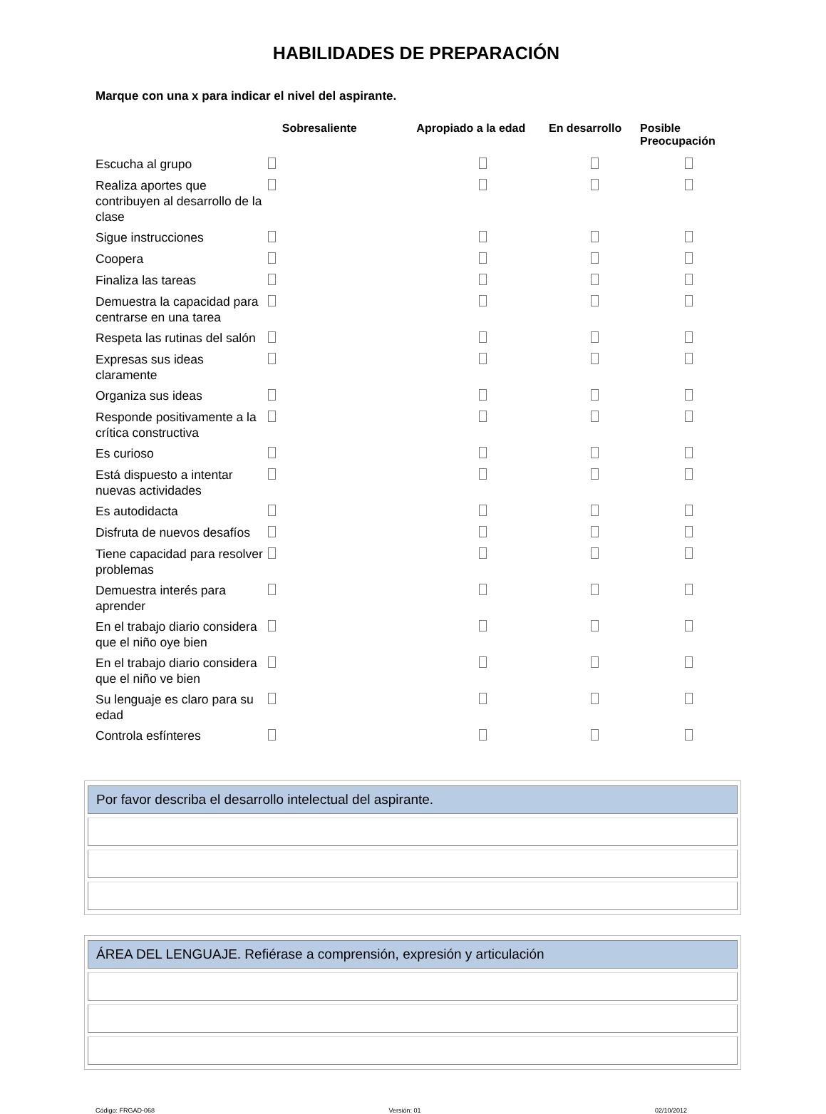HABILIDADES DE PREPARACIÓN
Marque con una x para indicar el nivel del aspirante.
| | Sobresaliente | Apropiado a la edad | En desarrollo | Posible Preocupación |
| --- | --- | --- | --- | --- |
| Escucha al grupo | | | | |
| Realiza aportes que contribuyen al desarrollo de la clase | | | | |
| Sigue instrucciones | | | | |
| Coopera | | | | |
| Finaliza las tareas | | | | |
| Demuestra la capacidad para centrarse en una tarea | | | | |
| Respeta las rutinas del salón | | | | |
| Expresas sus ideas claramente | | | | |
| Organiza sus ideas | | | | |
| Responde positivamente a la crítica constructiva | | | | |
| Es curioso | | | | |
| Está dispuesto a intentar nuevas actividades | | | | |
| Es autodidacta | | | | |
| Disfruta de nuevos desafíos | | | | |
| Tiene capacidad para resolver problemas | | | | |
| Demuestra interés para aprender | | | | |
| En el trabajo diario considera que el niño oye bien | | | | |
| En el trabajo diario considera que el niño ve bien | | | | |
| Su lenguaje es claro para su edad | | | | |
| Controla esfínteres | | | | |
Por favor describa el desarrollo intelectual del aspirante.
ÁREA DEL LENGUAJE. Refiérase a comprensión, expresión y articulación
Código: FRGAD-068 Versión: 01 02/10/2012